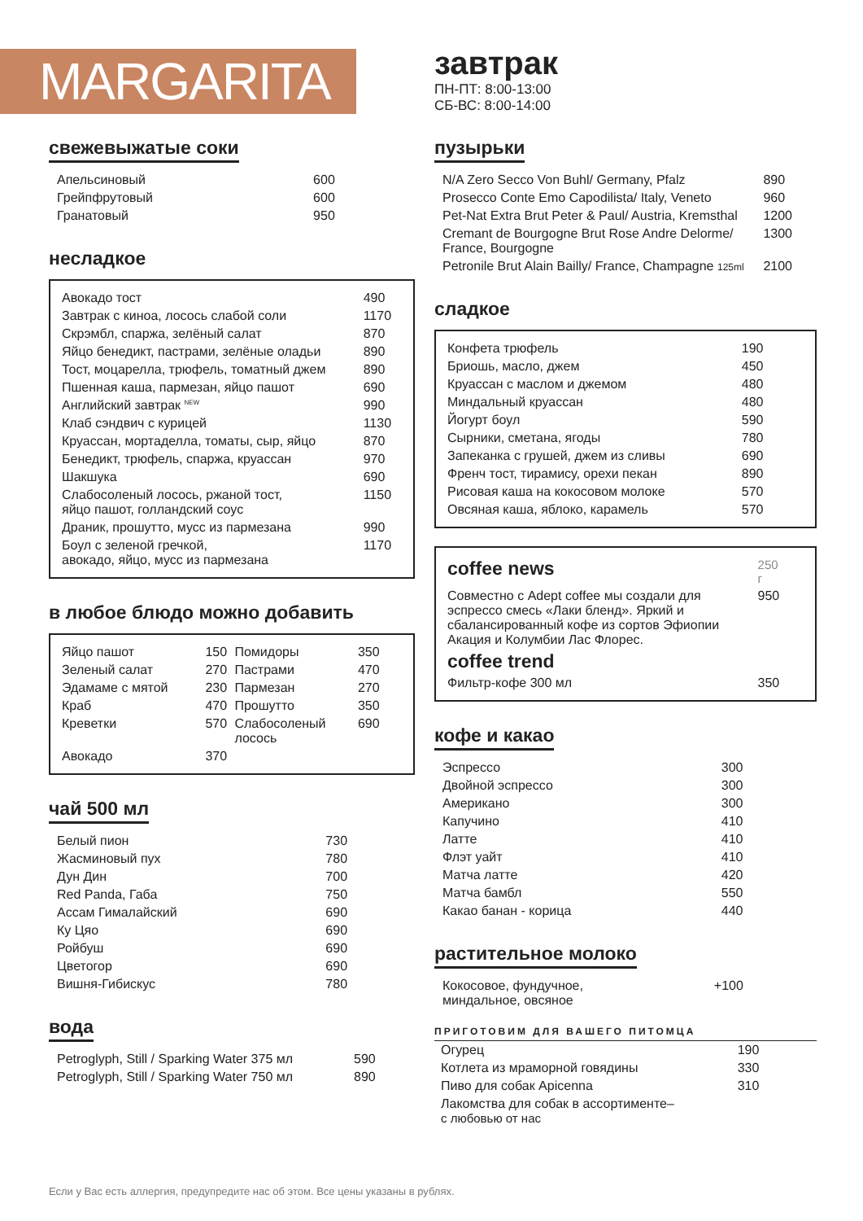MARGARITA
свежевыжатые соки
| Апельсиновый | 600 |
| Грейпфрутовый | 600 |
| Гранатовый | 950 |
несладкое
| Авокадо тост | 490 |
| Завтрак с киноа, лосось слабой соли | 1170 |
| Скрэмбл, спаржа, зелёный салат | 870 |
| Яйцо бенедикт, пастрами, зелёные оладьи | 890 |
| Тост, моцарелла, трюфель, томатный джем | 890 |
| Пшенная каша, пармезан, яйцо пашот | 690 |
| Английский завтрак <sup>NEW</sup> | 990 |
| Клаб сэндвич с курицей | 1130 |
| Круассан, мортаделла, томаты, сыр, яйцо | 870 |
| Бенедикт, трюфель, спаржа, круассан | 970 |
| Шакшука | 690 |
| Слабосоленый лосось, ржаной тост, яйцо пашот, голландский соус | 1150 |
| Драник, прошутто, мусс из пармезана | 990 |
| Боул с зеленой гречкой, авокадо, яйцо, мусс из пармезана | 1170 |
в любое блюдо можно добавить
| Яйцо пашот | 150 | Помидоры | 350 |
| Зеленый салат | 270 | Пастрами | 470 |
| Эдамаме с мятой | 230 | Пармезан | 270 |
| Краб | 470 | Прошутто | 350 |
| Креветки | 570 | Слабосоленый лосось | 690 |
| Авокадо | 370 | | |
чай 500 мл
| Белый пион | 730 |
| Жасминовый пух | 780 |
| Дун Дин | 700 |
| Red Panda, Габа | 750 |
| Ассам Гималайский | 690 |
| Ку Цяо | 690 |
| Ройбуш | 690 |
| Цветогор | 690 |
| Вишня-Гибискус | 780 |
вода
| Petroglyph, Still / Sparking Water 375 мл | 590 |
| Petroglyph, Still / Sparking Water 750 мл | 890 |
завтрак
ПН-ПТ: 8:00-13:00
СБ-ВС: 8:00-14:00
пузырьки
| N/A Zero Secco Von Buhl/ Germany, Pfalz | 890 |
| Prosecco Conte Emo Capodilista/ Italy, Veneto | 960 |
| Pet-Nat Extra Brut Peter & Paul/ Austria, Kremsthal | 1200 |
| Cremant de Bourgogne Brut Rose Andre Delorme/ France, Bourgogne | 1300 |
| Petronile Brut Alain Bailly/ France, Champagne 125ml | 2100 |
сладкое
| Конфета трюфель | 190 |
| Бриошь, масло, джем | 450 |
| Круассан с маслом и джемом | 480 |
| Миндальный круассан | 480 |
| Йогурт боул | 590 |
| Сырники, сметана, ягоды | 780 |
| Запеканка с грушей, джем из сливы | 690 |
| Френч тост, тирамису, орехи пекан | 890 |
| Рисовая каша на кокосовом молоке | 570 |
| Овсяная каша, яблоко, карамель | 570 |
| coffee news | 250 г |
| Совместно с Adept coffee мы создали для эспрессо смесь «Лаки бленд». Яркий и сбалансированный кофе из сортов Эфиопии Акация и Колумбии Лас Флорес. | 950 |
| coffee trend | |
| Фильтр-кофе 300 мл | 350 |
кофе и какао
| Эспрессо | 300 |
| Двойной эспрессо | 300 |
| Американо | 300 |
| Капучино | 410 |
| Латте | 410 |
| Флэт уайт | 410 |
| Матча латте | 420 |
| Матча бамбл | 550 |
| Какао банан - корица | 440 |
растительное молоко
| Кокосовое, фундучное, миндальное, овсяное | +100 |
ПРИГОТОВИМ ДЛЯ ВАШЕГО ПИТОМЦА
| Огурец | 190 |
| Котлета из мраморной говядины | 330 |
| Пиво для собак Apicenna | 310 |
| Лакомства для собак в ассортименте– с любовью от нас | |
Если у Вас есть аллергия, предупредите нас об этом. Все цены указаны в рублях.